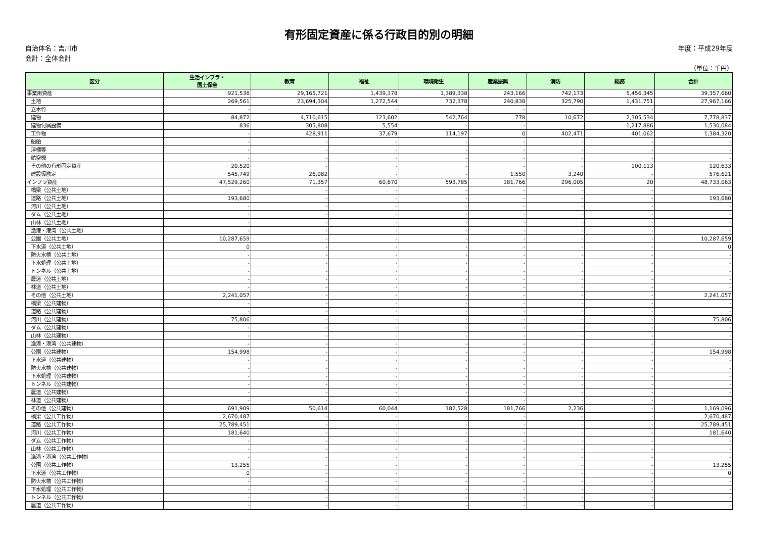有形固定資産に係る行政目的別の明細
自治体名：吉川市
会計：全体会計
年度：平成29年度
（単位：千円）
| 区分 | 生活インフラ・ 国土保全 | 教育 | 福祉 | 環境衛生 | 産業振興 | 消防 | 総務 | 合計 |
| --- | --- | --- | --- | --- | --- | --- | --- | --- |
| 事業用資産 | 921,538 | 29,165,721 | 1,439,378 | 1,389,338 | 243,166 | 742,173 | 5,456,345 | 39,357,660 |
| 土地 | 269,561 | 23,694,304 | 1,272,544 | 732,378 | 240,838 | 325,790 | 1,431,751 | 27,967,166 |
| 立木竹 | - | - | - | - | - | - | - | - |
| 建物 | 84,872 | 4,710,615 | 123,602 | 542,764 | 778 | 10,672 | 2,305,534 | 7,778,837 |
| 建物付属設備 | 836 | 305,808 | 5,554 | - | - | - | 1,217,886 | 1,530,084 |
| 工作物 | - | 428,911 | 37,679 | 114,197 | 0 | 402,471 | 401,062 | 1,384,320 |
| 船舶 | - | - | - | - | - | - | - | - |
| 浮標等 | - | - | - | - | - | - | - | - |
| 航空機 | - | - | - | - | - | - | - | - |
| その他の有形固定資産 | 20,520 | - | - | - | - | - | 100,113 | 120,633 |
| 建設仮勘定 | 545,749 | 26,082 | - | - | 1,550 | 3,240 | - | 576,621 |
| インフラ資産 | 47,529,260 | 71,357 | 60,870 | 593,785 | 181,766 | 296,005 | 20 | 48,733,063 |
| 橋梁（公共土地） | - | - | - | - | - | - | - | - |
| 道路（公共土地） | 193,680 | - | - | - | - | - | - | 193,680 |
| 河川（公共土地） | - | - | - | - | - | - | - | - |
| ダム（公共土地） | - | - | - | - | - | - | - | - |
| 山林（公共土地） | - | - | - | - | - | - | - | - |
| 漁港・港湾（公共土地） | - | - | - | - | - | - | - | - |
| 公園（公共土地） | 10,287,659 | - | - | - | - | - | - | 10,287,659 |
| 下水道（公共土地） | 0 | - | - | - | - | - | - | 0 |
| 防火水槽（公共土地） | - | - | - | - | - | - | - | - |
| 下水処理（公共土地） | - | - | - | - | - | - | - | - |
| トンネル（公共土地） | - | - | - | - | - | - | - | - |
| 農道（公共土地） | - | - | - | - | - | - | - | - |
| 林道（公共土地） | - | - | - | - | - | - | - | - |
| その他（公共土地） | 2,241,057 | - | - | - | - | - | - | 2,241,057 |
| 橋梁（公共建物） | - | - | - | - | - | - | - | - |
| 道路（公共建物） | - | - | - | - | - | - | - | - |
| 河川（公共建物） | 75,806 | - | - | - | - | - | - | 75,806 |
| ダム（公共建物） | - | - | - | - | - | - | - | - |
| 山林（公共建物） | - | - | - | - | - | - | - | - |
| 漁港・港湾（公共建物） | - | - | - | - | - | - | - | - |
| 公園（公共建物） | 154,998 | - | - | - | - | - | - | 154,998 |
| 下水道（公共建物） | - | - | - | - | - | - | - | - |
| 防火水槽（公共建物） | - | - | - | - | - | - | - | - |
| 下水処理（公共建物） | - | - | - | - | - | - | - | - |
| トンネル（公共建物） | - | - | - | - | - | - | - | - |
| 農道（公共建物） | - | - | - | - | - | - | - | - |
| 林道（公共建物） | - | - | - | - | - | - | - | - |
| その他（公共建物） | 691,909 | 50,614 | 60,044 | 182,528 | 181,766 | 2,236 | - | 1,169,096 |
| 橋梁（公共工作物） | 2,670,487 | - | - | - | - | - | - | 2,670,487 |
| 道路（公共工作物） | 25,789,451 | - | - | - | - | - | - | 25,789,451 |
| 河川（公共工作物） | 181,640 | - | - | - | - | - | - | 181,640 |
| ダム（公共工作物） | - | - | - | - | - | - | - | - |
| 山林（公共工作物） | - | - | - | - | - | - | - | - |
| 漁港・港湾（公共工作物） | - | - | - | - | - | - | - | - |
| 公園（公共工作物） | 13,255 | - | - | - | - | - | - | 13,255 |
| 下水道（公共工作物） | 0 | - | - | - | - | - | - | 0 |
| 防火水槽（公共工作物） | - | - | - | - | - | - | - | - |
| 下水処理（公共工作物） | - | - | - | - | - | - | - | - |
| トンネル（公共工作物） | - | - | - | - | - | - | - | - |
| 農道（公共工作物） | - | - | - | - | - | - | - | - |